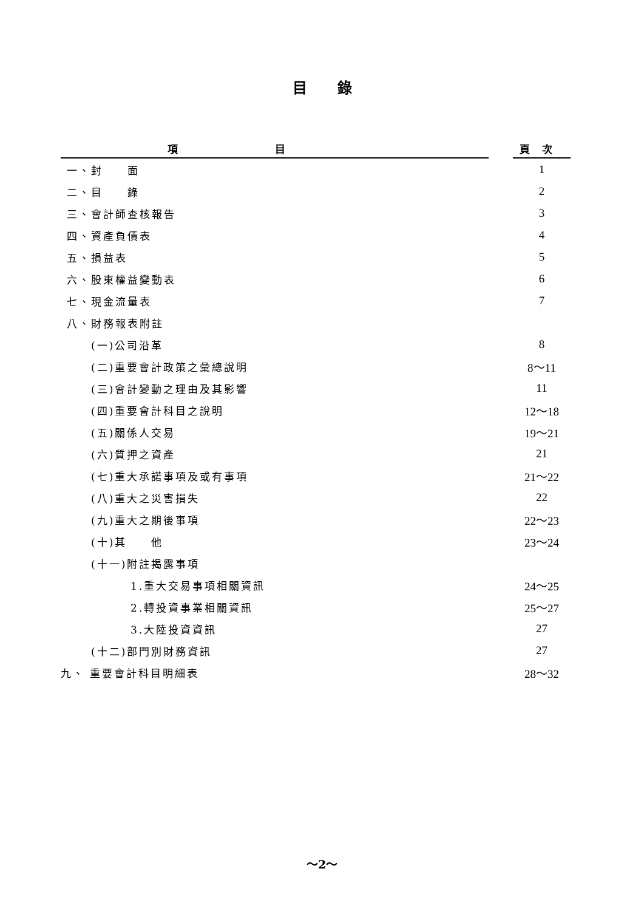目錄
| 項目 | | 頁次 |
| --- | --- | --- |
| 一、封 面 | | 1 |
| 二、目 錄 | | 2 |
| 三、會計師查核報告 | | 3 |
| 四、資產負債表 | | 4 |
| 五、損益表 | | 5 |
| 六、股東權益變動表 | | 6 |
| 七、現金流量表 | | 7 |
| 八、財務報表附註 | | |
| (一)公司沿革 | | 8 |
| (二)重要會計政策之彙總說明 | | 8～11 |
| (三)會計變動之理由及其影響 | | 11 |
| (四)重要會計科目之說明 | | 12～18 |
| (五)關係人交易 | | 19～21 |
| (六)質押之資產 | | 21 |
| (七)重大承諾事項及或有事項 | | 21～22 |
| (八)重大之災害損失 | | 22 |
| (九)重大之期後事項 | | 22～23 |
| (十)其 他 | | 23～24 |
| (十一)附註揭露事項 | | |
| 1.重大交易事項相關資訊 | | 24～25 |
| 2.轉投資事業相關資訊 | | 25～27 |
| 3.大陸投資資訊 | | 27 |
| (十二)部門別財務資訊 | | 27 |
| 九、 重要會計科目明細表 | | 28～32 |
～2～